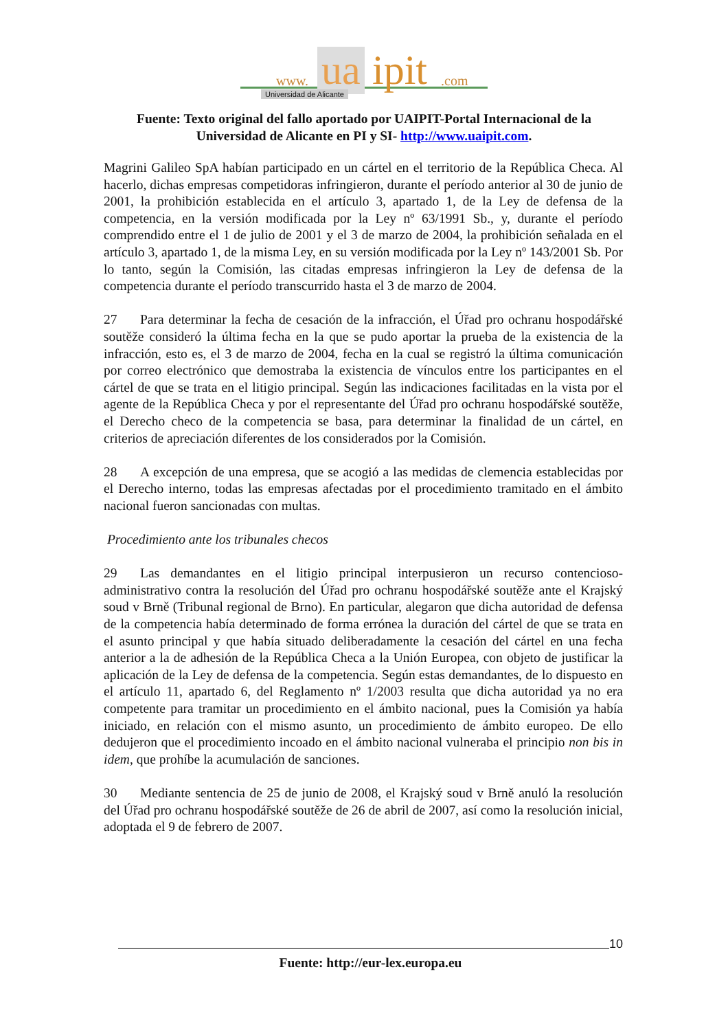www. ua ipit.com
Universidad de Alicante
Fuente: Texto original del fallo aportado por UAIPIT-Portal Internacional de la Universidad de Alicante en PI y SI- http://www.uaipit.com.
Magrini Galileo SpA habían participado en un cártel en el territorio de la República Checa. Al hacerlo, dichas empresas competidoras infringieron, durante el período anterior al 30 de junio de 2001, la prohibición establecida en el artículo 3, apartado 1, de la Ley de defensa de la competencia, en la versión modificada por la Ley nº 63/1991 Sb., y, durante el período comprendido entre el 1 de julio de 2001 y el 3 de marzo de 2004, la prohibición señalada en el artículo 3, apartado 1, de la misma Ley, en su versión modificada por la Ley nº 143/2001 Sb. Por lo tanto, según la Comisión, las citadas empresas infringieron la Ley de defensa de la competencia durante el período transcurrido hasta el 3 de marzo de 2004.
27 Para determinar la fecha de cesación de la infracción, el Úřad pro ochranu hospodářské soutěže consideró la última fecha en la que se pudo aportar la prueba de la existencia de la infracción, esto es, el 3 de marzo de 2004, fecha en la cual se registró la última comunicación por correo electrónico que demostraba la existencia de vínculos entre los participantes en el cártel de que se trata en el litigio principal. Según las indicaciones facilitadas en la vista por el agente de la República Checa y por el representante del Úřad pro ochranu hospodářské soutěže, el Derecho checo de la competencia se basa, para determinar la finalidad de un cártel, en criterios de apreciación diferentes de los considerados por la Comisión.
28 A excepción de una empresa, que se acogió a las medidas de clemencia establecidas por el Derecho interno, todas las empresas afectadas por el procedimiento tramitado en el ámbito nacional fueron sancionadas con multas.
Procedimiento ante los tribunales checos
29 Las demandantes en el litigio principal interpusieron un recurso contencioso-administrativo contra la resolución del Úřad pro ochranu hospodářské soutěže ante el Krajský soud v Brně (Tribunal regional de Brno). En particular, alegaron que dicha autoridad de defensa de la competencia había determinado de forma errónea la duración del cártel de que se trata en el asunto principal y que había situado deliberadamente la cesación del cártel en una fecha anterior a la de adhesión de la República Checa a la Unión Europea, con objeto de justificar la aplicación de la Ley de defensa de la competencia. Según estas demandantes, de lo dispuesto en el artículo 11, apartado 6, del Reglamento nº 1/2003 resulta que dicha autoridad ya no era competente para tramitar un procedimiento en el ámbito nacional, pues la Comisión ya había iniciado, en relación con el mismo asunto, un procedimiento de ámbito europeo. De ello dedujeron que el procedimiento incoado en el ámbito nacional vulneraba el principio non bis in idem, que prohíbe la acumulación de sanciones.
30 Mediante sentencia de 25 de junio de 2008, el Krajský soud v Brně anuló la resolución del Úřad pro ochranu hospodářské soutěže de 26 de abril de 2007, así como la resolución inicial, adoptada el 9 de febrero de 2007.
10
Fuente: http://eur-lex.europa.eu